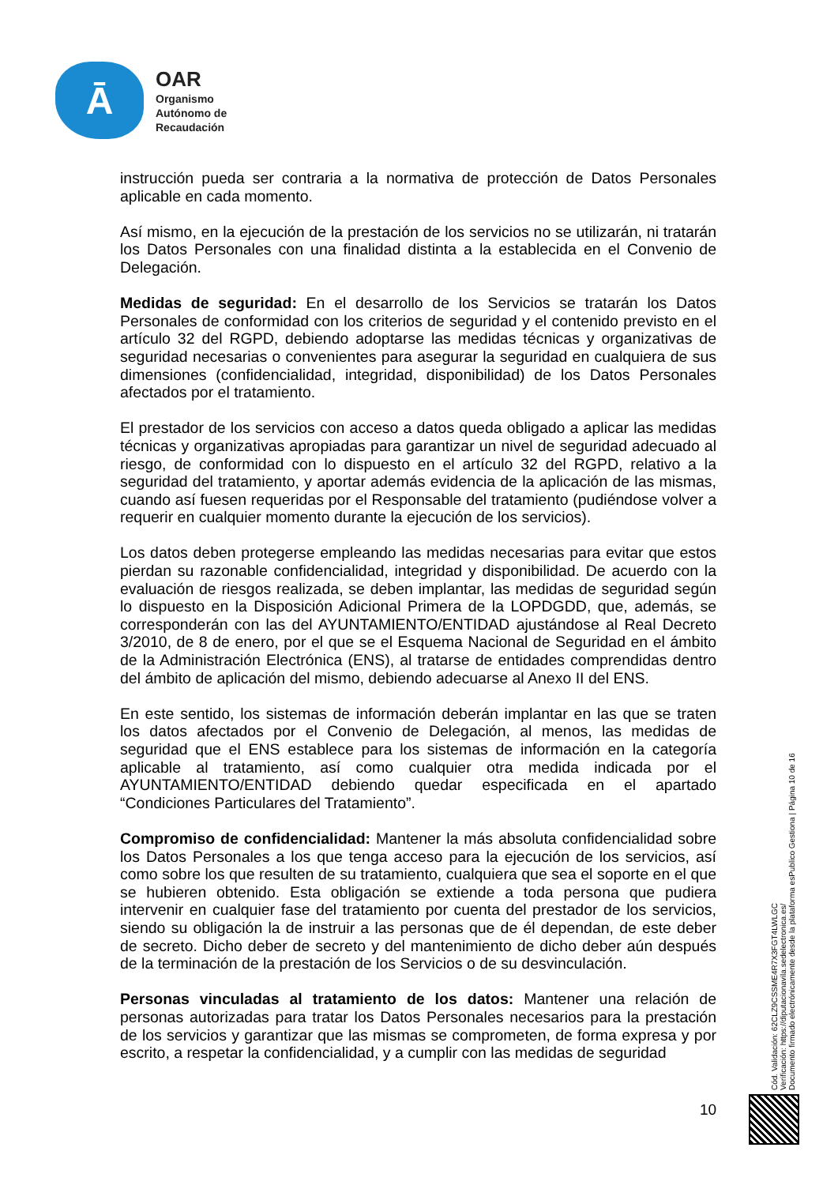Ā
OAR
Organismo
Autónomo de
Recaudación
instrucción pueda ser contraria a la normativa de protección de Datos Personales aplicable en cada momento.
Así mismo, en la ejecución de la prestación de los servicios no se utilizarán, ni tratarán los Datos Personales con una finalidad distinta a la establecida en el Convenio de Delegación.
Medidas de seguridad: En el desarrollo de los Servicios se tratarán los Datos Personales de conformidad con los criterios de seguridad y el contenido previsto en el artículo 32 del RGPD, debiendo adoptarse las medidas técnicas y organizativas de seguridad necesarias o convenientes para asegurar la seguridad en cualquiera de sus dimensiones (confidencialidad, integridad, disponibilidad) de los Datos Personales afectados por el tratamiento.
El prestador de los servicios con acceso a datos queda obligado a aplicar las medidas técnicas y organizativas apropiadas para garantizar un nivel de seguridad adecuado al riesgo, de conformidad con lo dispuesto en el artículo 32 del RGPD, relativo a la seguridad del tratamiento, y aportar además evidencia de la aplicación de las mismas, cuando así fuesen requeridas por el Responsable del tratamiento (pudiéndose volver a requerir en cualquier momento durante la ejecución de los servicios).
Los datos deben protegerse empleando las medidas necesarias para evitar que estos pierdan su razonable confidencialidad, integridad y disponibilidad. De acuerdo con la evaluación de riesgos realizada, se deben implantar, las medidas de seguridad según lo dispuesto en la Disposición Adicional Primera de la LOPDGDD, que, además, se corresponderán con las del AYUNTAMIENTO/ENTIDAD ajustándose al Real Decreto 3/2010, de 8 de enero, por el que se el Esquema Nacional de Seguridad en el ámbito de la Administración Electrónica (ENS), al tratarse de entidades comprendidas dentro del ámbito de aplicación del mismo, debiendo adecuarse al Anexo II del ENS.
En este sentido, los sistemas de información deberán implantar en las que se traten los datos afectados por el Convenio de Delegación, al menos, las medidas de seguridad que el ENS establece para los sistemas de información en la categoría aplicable al tratamiento, así como cualquier otra medida indicada por el AYUNTAMIENTO/ENTIDAD debiendo quedar especificada en el apartado “Condiciones Particulares del Tratamiento”.
Compromiso de confidencialidad: Mantener la más absoluta confidencialidad sobre los Datos Personales a los que tenga acceso para la ejecución de los servicios, así como sobre los que resulten de su tratamiento, cualquiera que sea el soporte en el que se hubieren obtenido. Esta obligación se extiende a toda persona que pudiera intervenir en cualquier fase del tratamiento por cuenta del prestador de los servicios, siendo su obligación la de instruir a las personas que de él dependan, de este deber de secreto. Dicho deber de secreto y del mantenimiento de dicho deber aún después de la terminación de la prestación de los Servicios o de su desvinculación.
Personas vinculadas al tratamiento de los datos: Mantener una relación de personas autorizadas para tratar los Datos Personales necesarios para la prestación de los servicios y garantizar que las mismas se comprometen, de forma expresa y por escrito, a respetar la confidencialidad, y a cumplir con las medidas de seguridad
Cód. Validación: 62CLZ9CSSME4R7X3FGT4LWLGC
Verificación: https://diputacionavila.sedelectronica.es/
Documento firmado electrónicamente desde la plataforma esPublico Gestiona | Página 10 de 16
10